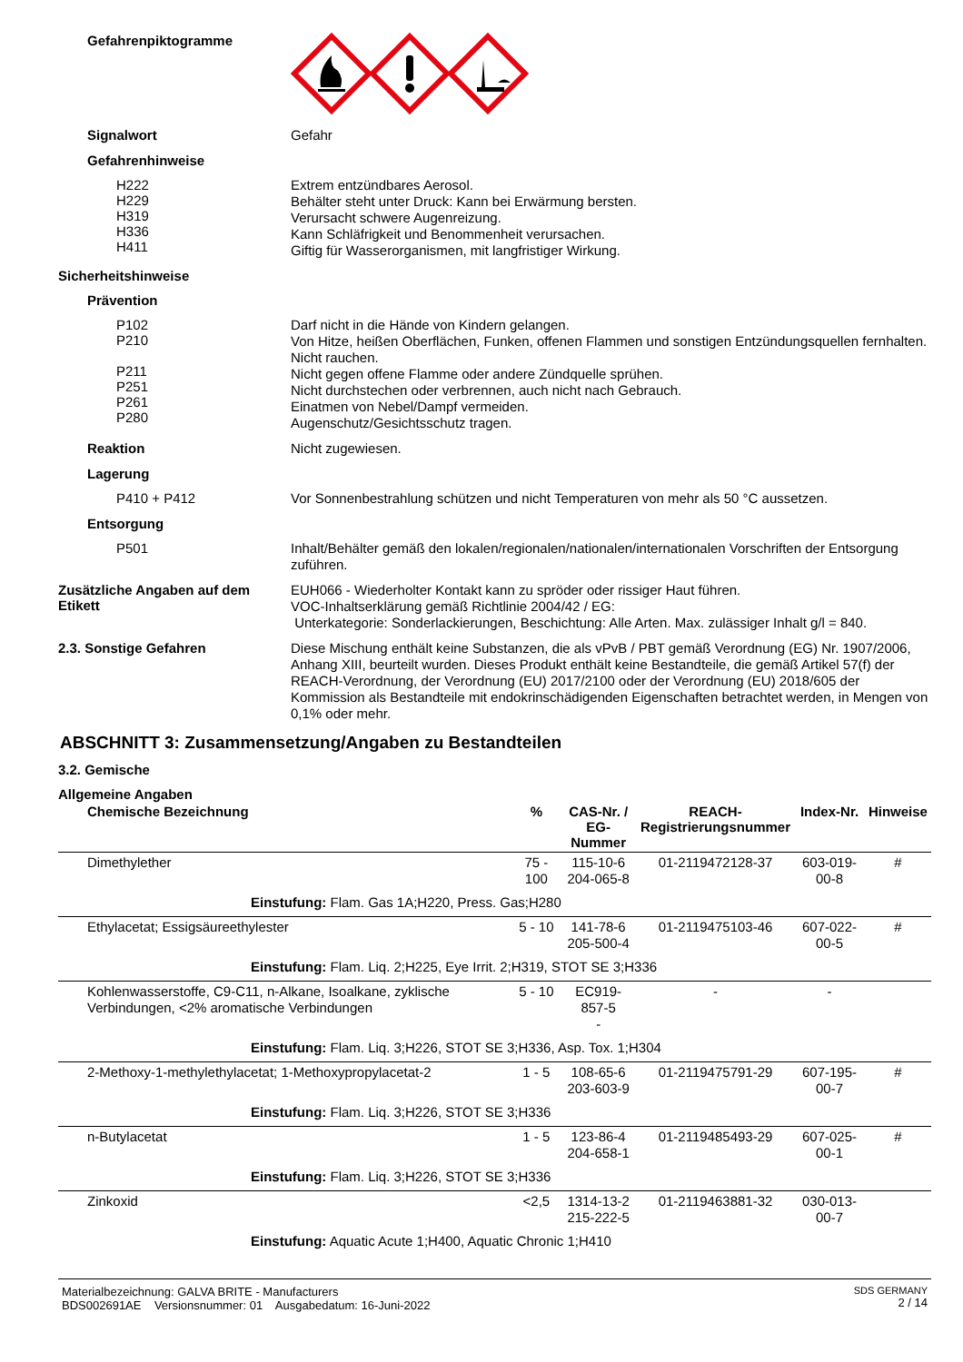Gefahrenpiktogramme
Signalwort
Gefahr
Gefahrenhinweise
H222
H229
H319
H336
H411
Extrem entzündbares Aerosol.
Behälter steht unter Druck: Kann bei Erwärmung bersten.
Verursacht schwere Augenreizung.
Kann Schläfrigkeit und Benommenheit verursachen.
Giftig für Wasserorganismen, mit langfristiger Wirkung.
Sicherheitshinweise
Prävention
P102
P210
P211
P251
P261
P280
Darf nicht in die Hände von Kindern gelangen.
Von Hitze, heißen Oberflächen, Funken, offenen Flammen und sonstigen Entzündungsquellen fernhalten. Nicht rauchen.
Nicht gegen offene Flamme oder andere Zündquelle sprühen.
Nicht durchstechen oder verbrennen, auch nicht nach Gebrauch.
Einatmen von Nebel/Dampf vermeiden.
Augenschutz/Gesichtsschutz tragen.
Reaktion
Nicht zugewiesen.
Lagerung
P410 + P412
Vor Sonnenbestrahlung schützen und nicht Temperaturen von mehr als 50 °C aussetzen.
Entsorgung
P501
Inhalt/Behälter gemäß den lokalen/regionalen/nationalen/internationalen Vorschriften der Entsorgung zuführen.
Zusätzliche Angaben auf dem Etikett
EUH066 - Wiederholter Kontakt kann zu spröder oder rissiger Haut führen.
VOC-Inhaltserklärung gemäß Richtlinie 2004/42 / EG:
Unterkategorie: Sonderlackierungen, Beschichtung: Alle Arten. Max. zulässiger Inhalt g/l = 840.
2.3. Sonstige Gefahren
Diese Mischung enthält keine Substanzen, die als vPvB / PBT gemäß Verordnung (EG) Nr. 1907/2006, Anhang XIII, beurteilt wurden. Dieses Produkt enthält keine Bestandteile, die gemäß Artikel 57(f) der REACH-Verordnung, der Verordnung (EU) 2017/2100 oder der Verordnung (EU) 2018/605 der Kommission als Bestandteile mit endokrinschädigenden Eigenschaften betrachtet werden, in Mengen von 0,1% oder mehr.
ABSCHNITT 3: Zusammensetzung/Angaben zu Bestandteilen
3.2. Gemische
Allgemeine Angaben
| Chemische Bezeichnung | % | CAS-Nr. / EG-Nummer | REACH- Registrierungsnummer | Index-Nr. | Hinweise |
| --- | --- | --- | --- | --- | --- |
| Dimethylether | 75 - 100 | 115-10-6 204-065-8 | 01-2119472128-37 | 603-019-00-8 | # |
| Einstufung: Flam. Gas 1A;H220, Press. Gas;H280 | | | | | |
| Ethylacetat; Essigsäureethylester | 5 - 10 | 141-78-6 205-500-4 | 01-2119475103-46 | 607-022-00-5 | # |
| Einstufung: Flam. Liq. 2;H225, Eye Irrit. 2;H319, STOT SE 3;H336 | | | | | |
| Kohlenwasserstoffe, C9-C11, n-Alkane, Isoalkane, zyklische Verbindungen, <2% aromatische Verbindungen | 5 - 10 | EC919-857-5 - | - | - | |
| Einstufung: Flam. Liq. 3;H226, STOT SE 3;H336, Asp. Tox. 1;H304 | | | | | |
| 2-Methoxy-1-methylethylacetat; 1-Methoxypropylacetat-2 | 1 - 5 | 108-65-6 203-603-9 | 01-2119475791-29 | 607-195-00-7 | # |
| Einstufung: Flam. Liq. 3;H226, STOT SE 3;H336 | | | | | |
| n-Butylacetat | 1 - 5 | 123-86-4 204-658-1 | 01-2119485493-29 | 607-025-00-1 | # |
| Einstufung: Flam. Liq. 3;H226, STOT SE 3;H336 | | | | | |
| Zinkoxid | <2,5 | 1314-13-2 215-222-5 | 01-2119463881-32 | 030-013-00-7 | |
| Einstufung: Aquatic Acute 1;H400, Aquatic Chronic 1;H410 | | | | | |
Materialbezeichnung: GALVA BRITE - Manufacturers
BDS002691AE Versionsnummer: 01 Ausgabedatum: 16-Juni-2022
SDS GERMANY
2 / 14